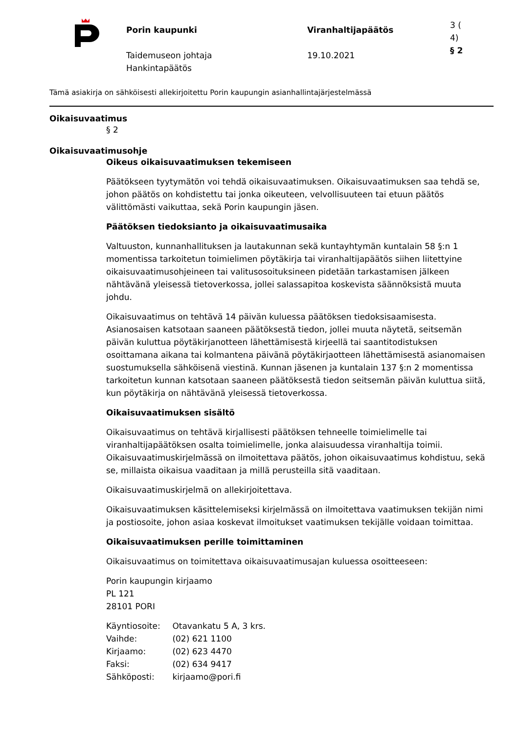Porin kaupunki
Taidemuseon johtaja
Hankintapäätös
Viranhaltijapäätös
19.10.2021
3 (
4)
§ 2
Tämä asiakirja on sähköisesti allekirjoitettu Porin kaupungin asianhallintajärjestelmässä
Oikaisuvaatimus
§ 2
Oikaisuvaatimusohje
Oikeus oikaisuvaatimuksen tekemiseen
Päätökseen tyytymätön voi tehdä oikaisuvaatimuksen. Oikaisuvaatimuksen saa tehdä se, johon päätös on kohdistettu tai jonka oikeuteen, velvollisuuteen tai etuun päätös välittömästi vaikuttaa, sekä Porin kaupungin jäsen.
Päätöksen tiedoksianto ja oikaisuvaatimusaika
Valtuuston, kunnanhallituksen ja lautakunnan sekä kuntayhtymän kuntalain 58 §:n 1 momentissa tarkoitetun toimielimen pöytäkirja tai viranhaltijapäätös siihen liitettyine oikaisuvaatimusohjeineen tai valitusosoituksineen pidetään tarkastamisen jälkeen nähtävänä yleisessä tietoverkossa, jollei salassapitoa koskevista säännöksistä muuta johdu.
Oikaisuvaatimus on tehtävä 14 päivän kuluessa päätöksen tiedoksisaamisesta. Asianosaisen katsotaan saaneen päätöksestä tiedon, jollei muuta näytetä, seitsemän päivän kuluttua pöytäkirjanotteen lähettämisestä kirjeellä tai saantitodistuksen osoittamana aikana tai kolmantena päivänä pöytäkirjaotteen lähettämisestä asianomaisen suostumuksella sähköisenä viestinä. Kunnan jäsenen ja kuntalain 137 §:n 2 momentissa tarkoitetun kunnan katsotaan saaneen päätöksestä tiedon seitsemän päivän kuluttua siitä, kun pöytäkirja on nähtävänä yleisessä tietoverkossa.
Oikaisuvaatimuksen sisältö
Oikaisuvaatimus on tehtävä kirjallisesti päätöksen tehneelle toimielimelle tai viranhaltijapäätöksen osalta toimielimelle, jonka alaisuudessa viranhaltija toimii. Oikaisuvaatimuskirjelmässä on ilmoitettava päätös, johon oikaisuvaatimus kohdistuu, sekä se, millaista oikaisua vaaditaan ja millä perusteilla sitä vaaditaan.
Oikaisuvaatimuskirjelmä on allekirjoitettava.
Oikaisuvaatimuksen käsittelemiseksi kirjelmässä on ilmoitettava vaatimuksen tekijän nimi ja postiosoite, johon asiaa koskevat ilmoitukset vaatimuksen tekijälle voidaan toimittaa.
Oikaisuvaatimuksen perille toimittaminen
Oikaisuvaatimus on toimitettava oikaisuvaatimusajan kuluessa osoitteeseen:
Porin kaupungin kirjaamo
PL 121
28101 PORI
Käyntiosoite: Otavankatu 5 A, 3 krs.
Vaihde: (02) 621 1100
Kirjaamo: (02) 623 4470
Faksi: (02) 634 9417
Sähköposti: kirjaamo@pori.fi